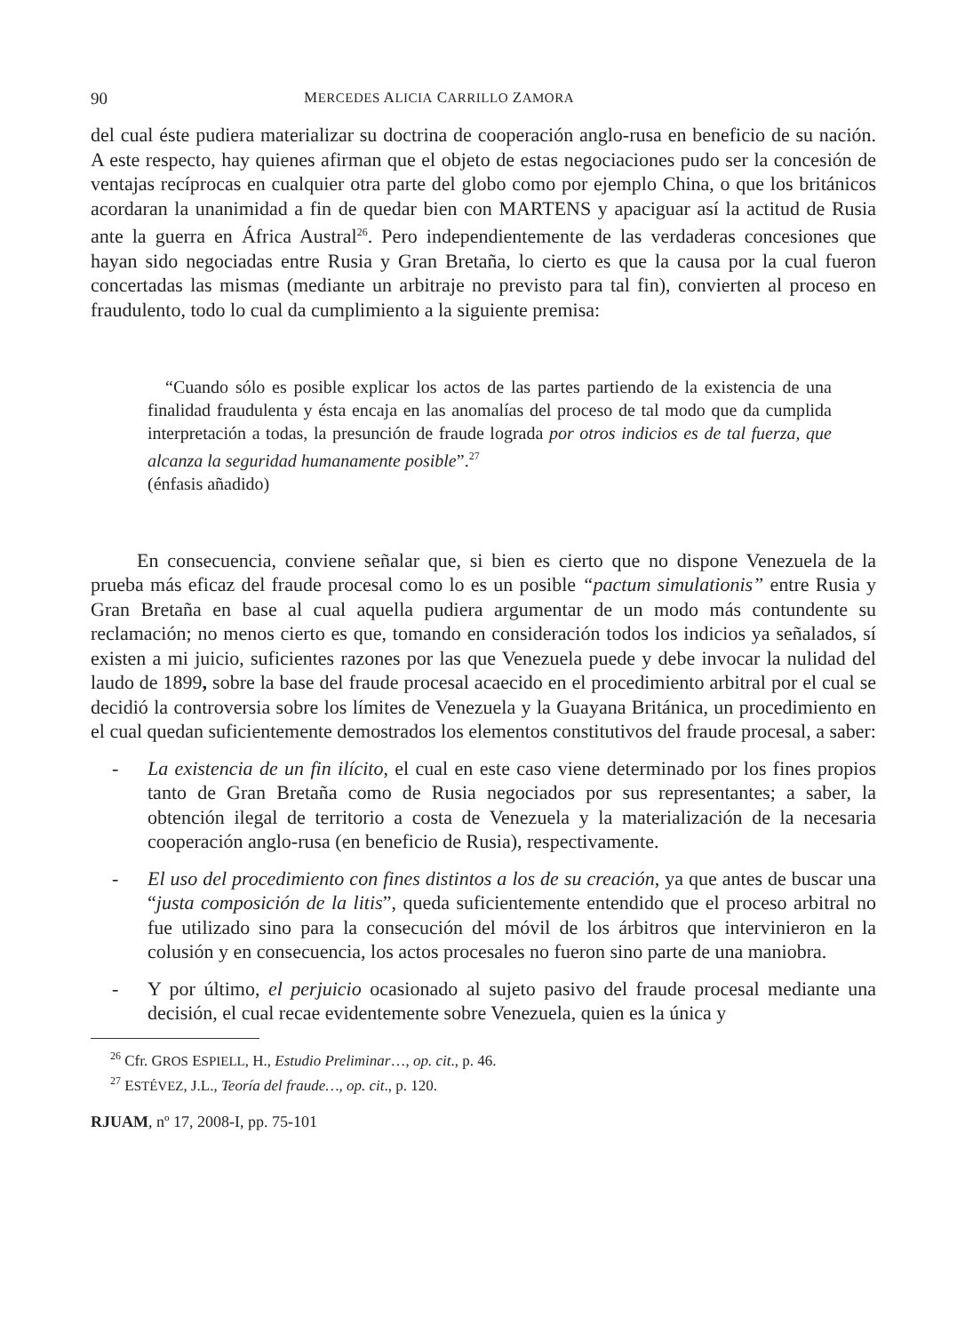90 MERCEDES ALICIA CARRILLO ZAMORA
del cual éste pudiera materializar su doctrina de cooperación anglo-rusa en beneficio de su nación. A este respecto, hay quienes afirman que el objeto de estas negociaciones pudo ser la concesión de ventajas recíprocas en cualquier otra parte del globo como por ejemplo China, o que los británicos acordaran la unanimidad a fin de quedar bien con MARTENS y apaciguar así la actitud de Rusia ante la guerra en África Austral<sup>26</sup>. Pero independientemente de las verdaderas concesiones que hayan sido negociadas entre Rusia y Gran Bretaña, lo cierto es que la causa por la cual fueron concertadas las mismas (mediante un arbitraje no previsto para tal fin), convierten al proceso en fraudulento, todo lo cual da cumplimiento a la siguiente premisa:
“Cuando sólo es posible explicar los actos de las partes partiendo de la existencia de una finalidad fraudulenta y ésta encaja en las anomalías del proceso de tal modo que da cumplida interpretación a todas, la presunción de fraude lograda por otros indicios es de tal fuerza, que alcanza la seguridad humanamente posible”.<sup>27</sup>
(énfasis añadido)
En consecuencia, conviene señalar que, si bien es cierto que no dispone Venezuela de la prueba más eficaz del fraude procesal como lo es un posible “pactum simulationis” entre Rusia y Gran Bretaña en base al cual aquella pudiera argumentar de un modo más contundente su reclamación; no menos cierto es que, tomando en consideración todos los indicios ya señalados, sí existen a mi juicio, suficientes razones por las que Venezuela puede y debe invocar la nulidad del laudo de 1899, sobre la base del fraude procesal acaecido en el procedimiento arbitral por el cual se decidió la controversia sobre los límites de Venezuela y la Guayana Británica, un procedimiento en el cual quedan suficientemente demostrados los elementos constitutivos del fraude procesal, a saber:
- La existencia de un fin ilícito, el cual en este caso viene determinado por los fines propios tanto de Gran Bretaña como de Rusia negociados por sus representantes; a saber, la obtención ilegal de territorio a costa de Venezuela y la materialización de la necesaria cooperación anglo-rusa (en beneficio de Rusia), respectivamente.
- El uso del procedimiento con fines distintos a los de su creación, ya que antes de buscar una “justa composición de la litis”, queda suficientemente entendido que el proceso arbitral no fue utilizado sino para la consecución del móvil de los árbitros que intervinieron en la colusión y en consecuencia, los actos procesales no fueron sino parte de una maniobra.
- Y por último, el perjuicio ocasionado al sujeto pasivo del fraude procesal mediante una decisión, el cual recae evidentemente sobre Venezuela, quien es la única y
<sup>26</sup> Cfr. GROS ESPIELL, H., Estudio Preliminar…, op. cit., p. 46.
<sup>27</sup> ESTÉVEZ, J.L., Teoría del fraude…, op. cit., p. 120.
RJUAM, nº 17, 2008-I, pp. 75-101